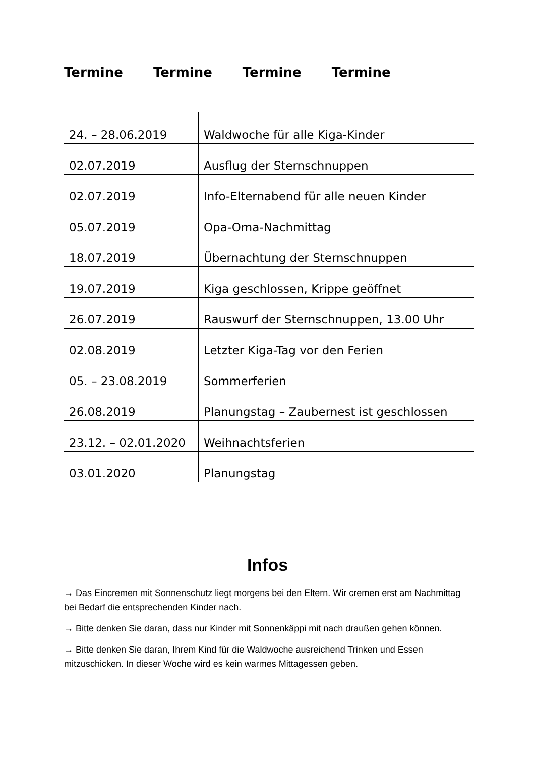Termine Termine Termine Termine
| 24. – 28.06.2019 | Waldwoche für alle Kiga-Kinder |
| 02.07.2019 | Ausflug der Sternschnuppen |
| 02.07.2019 | Info-Elternabend für alle neuen Kinder |
| 05.07.2019 | Opa-Oma-Nachmittag |
| 18.07.2019 | Übernachtung der Sternschnuppen |
| 19.07.2019 | Kiga geschlossen, Krippe geöffnet |
| 26.07.2019 | Rauswurf der Sternschnuppen, 13.00 Uhr |
| 02.08.2019 | Letzter Kiga-Tag vor den Ferien |
| 05. – 23.08.2019 | Sommerferien |
| 26.08.2019 | Planungstag – Zaubernest ist geschlossen |
| 23.12. – 02.01.2020 | Weihnachtsferien |
| 03.01.2020 | Planungstag |
Infos
→ Das Eincremen mit Sonnenschutz liegt morgens bei den Eltern. Wir cremen erst am Nachmittag bei Bedarf die entsprechenden Kinder nach.
→ Bitte denken Sie daran, dass nur Kinder mit Sonnenkäppi mit nach draußen gehen können.
→ Bitte denken Sie daran, Ihrem Kind für die Waldwoche ausreichend Trinken und Essen mitzuschicken. In dieser Woche wird es kein warmes Mittagessen geben.